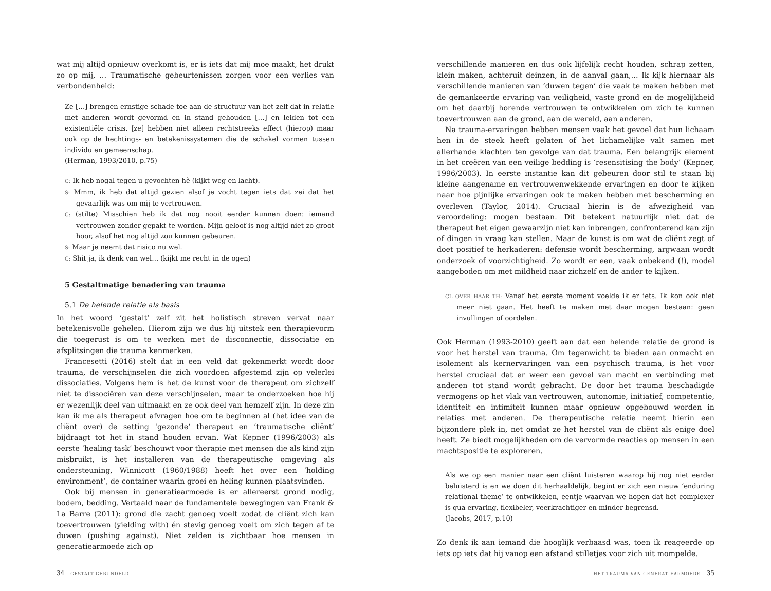wat mij altijd opnieuw overkomt is, er is iets dat mij moe maakt, het drukt zo op mij, … Traumatische gebeurtenissen zorgen voor een verlies van verbondenheid:
Ze […] brengen ernstige schade toe aan de structuur van het zelf dat in relatie met anderen wordt gevormd en in stand gehouden […] en leiden tot een existentiële crisis. [ze] hebben niet alleen rechtstreeks effect (hierop) maar ook op de hechtings- en betekenissystemen die de schakel vormen tussen individu en gemeenschap.
(Herman, 1993/2010, p.75)
C: Ik heb nogal tegen u gevochten hè (kijkt weg en lacht).
S: Mmm, ik heb dat altijd gezien alsof je vocht tegen iets dat zei dat het gevaarlijk was om mij te vertrouwen.
C: (stilte) Misschien heb ik dat nog nooit eerder kunnen doen: iemand vertrouwen zonder gepakt te worden. Mijn geloof is nog altijd niet zo groot hoor, alsof het nog altijd zou kunnen gebeuren.
S: Maar je neemt dat risico nu wel.
C: Shit ja, ik denk van wel… (kijkt me recht in de ogen)
5 Gestaltmatige benadering van trauma
5.1 De helende relatie als basis
In het woord ‘gestalt’ zelf zit het holistisch streven vervat naar betekenisvolle gehelen. Hierom zijn we dus bij uitstek een therapievorm die toegerust is om te werken met de disconnectie, dissociatie en afsplitsingen die trauma kenmerken.
Francesetti (2016) stelt dat in een veld dat gekenmerkt wordt door trauma, de verschijnselen die zich voordoen afgestemd zijn op velerlei dissociaties. Volgens hem is het de kunst voor de therapeut om zichzelf niet te dissociëren van deze verschijnselen, maar te onderzoeken hoe hij er wezenlijk deel van uitmaakt en ze ook deel van hemzelf zijn. In deze zin kan ik me als therapeut afvragen hoe om te beginnen al (het idee van de cliënt over) de setting ‘gezonde’ therapeut en ‘traumatische cliënt’ bijdraagt tot het in stand houden ervan. Wat Kepner (1996/2003) als eerste ‘healing task’ beschouwt voor therapie met mensen die als kind zijn misbruikt, is het installeren van de therapeutische omgeving als ondersteuning, Winnicott (1960/1988) heeft het over een ‘holding environment’, de container waarin groei en heling kunnen plaatsvinden.
Ook bij mensen in generatiearmoede is er allereerst grond nodig, bodem, bedding. Vertaald naar de fundamentele bewegingen van Frank & La Barre (2011): grond die zacht genoeg voelt zodat de cliënt zich kan toevertrouwen (yielding with) én stevig genoeg voelt om zich tegen af te duwen (pushing against). Niet zelden is zichtbaar hoe mensen in generatiearmoede zich op
verschillende manieren en dus ook lijfelijk recht houden, schrap zetten, klein maken, achteruit deinzen, in de aanval gaan,… Ik kijk hiernaar als verschillende manieren van ‘duwen tegen’ die vaak te maken hebben met de gemankeerde ervaring van veiligheid, vaste grond en de mogelijkheid om het daarbij horende vertrouwen te ontwikkelen om zich te kunnen toevertrouwen aan de grond, aan de wereld, aan anderen.
Na trauma-ervaringen hebben mensen vaak het gevoel dat hun lichaam hen in de steek heeft gelaten of het lichamelijke valt samen met allerhande klachten ten gevolge van dat trauma. Een belangrijk element in het creëren van een veilige bedding is ‘resensitising the body’ (Kepner, 1996/2003). In eerste instantie kan dit gebeuren door stil te staan bij kleine aangename en vertrouwenwekkende ervaringen en door te kijken naar hoe pijnlijke ervaringen ook te maken hebben met bescherming en overleven (Taylor, 2014). Cruciaal hierin is de afwezigheid van veroordeling: mogen bestaan. Dit betekent natuurlijk niet dat de therapeut het eigen gewaarzijn niet kan inbrengen, confronterend kan zijn of dingen in vraag kan stellen. Maar de kunst is om wat de cliënt zegt of doet positief te herkaderen: defensie wordt bescherming, argwaan wordt onderzoek of voorzichtigheid. Zo wordt er een, vaak onbekend (!), model aangeboden om met mildheid naar zichzelf en de ander te kijken.
CL OVER HAAR TH: Vanaf het eerste moment voelde ik er iets. Ik kon ook niet meer niet gaan. Het heeft te maken met daar mogen bestaan: geen invullingen of oordelen.
Ook Herman (1993-2010) geeft aan dat een helende relatie de grond is voor het herstel van trauma. Om tegenwicht te bieden aan onmacht en isolement als kernervaringen van een psychisch trauma, is het voor herstel cruciaal dat er weer een gevoel van macht en verbinding met anderen tot stand wordt gebracht. De door het trauma beschadigde vermogens op het vlak van vertrouwen, autonomie, initiatief, competentie, identiteit en intimiteit kunnen maar opnieuw opgebouwd worden in relaties met anderen. De therapeutische relatie neemt hierin een bijzondere plek in, net omdat ze het herstel van de cliënt als enige doel heeft. Ze biedt mogelijkheden om de vervormde reacties op mensen in een machtspositie te exploreren.
Als we op een manier naar een cliënt luisteren waarop hij nog niet eerder beluisterd is en we doen dit herhaaldelijk, begint er zich een nieuw ‘enduring relational theme’ te ontwikkelen, eentje waarvan we hopen dat het complexer is qua ervaring, flexibeler, veerkrachtiger en minder begrensd.
(Jacobs, 2017, p.10)
Zo denk ik aan iemand die hooglijk verbaasd was, toen ik reageerde op iets op iets dat hij vanop een afstand stilletjes voor zich uit mompelde.
34 GESTALT GEBUNDELD HET TRAUMA VAN GENERATIEARMOEDE 35